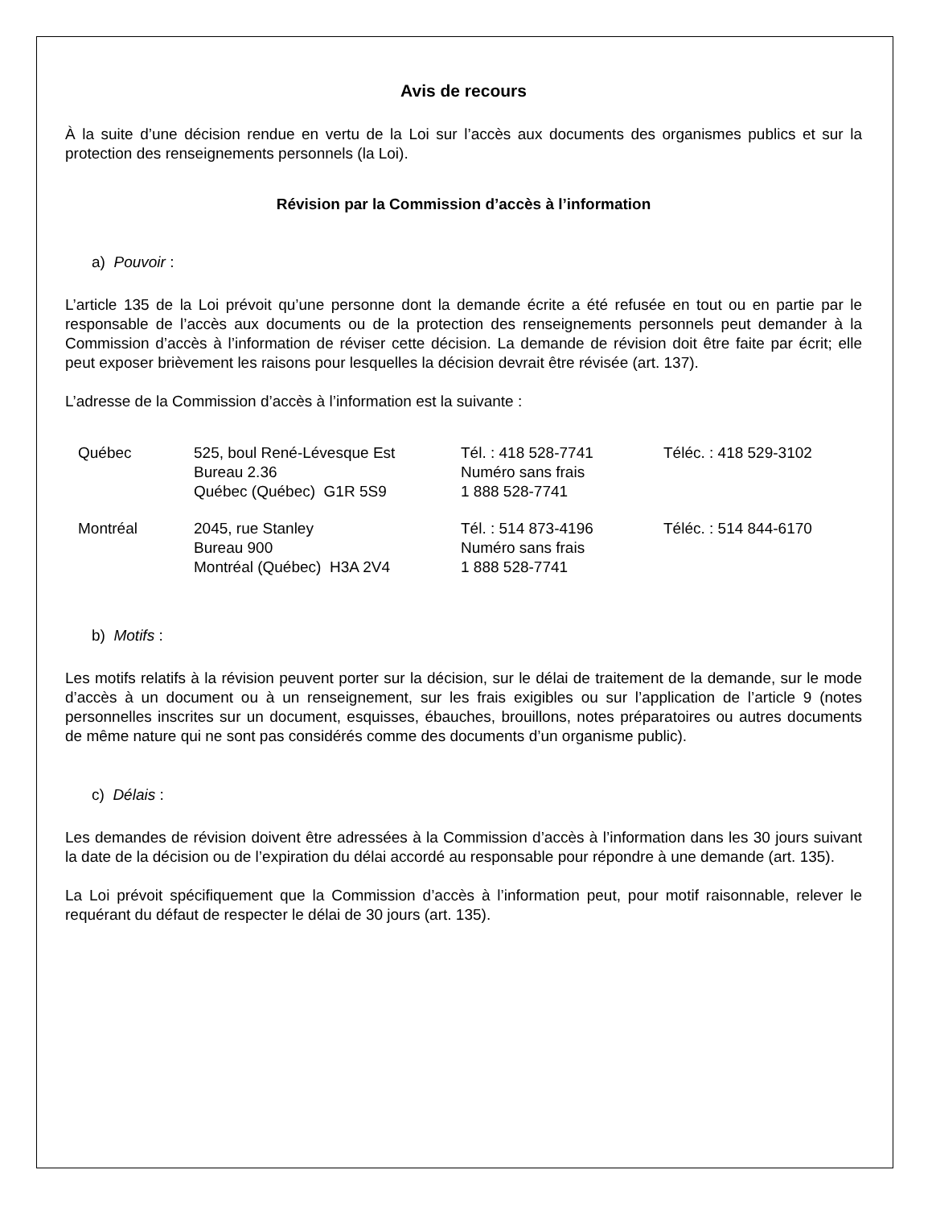Avis de recours
À la suite d’une décision rendue en vertu de la Loi sur l’accès aux documents des organismes publics et sur la protection des renseignements personnels (la Loi).
Révision par la Commission d’accès à l’information
a) Pouvoir :
L’article 135 de la Loi prévoit qu’une personne dont la demande écrite a été refusée en tout ou en partie par le responsable de l’accès aux documents ou de la protection des renseignements personnels peut demander à la Commission d’accès à l’information de réviser cette décision. La demande de révision doit être faite par écrit; elle peut exposer brièvement les raisons pour lesquelles la décision devrait être révisée (art. 137).
L’adresse de la Commission d’accès à l’information est la suivante :
| Québec | 525, boul René-Lévesque Est Bureau 2.36 Québec (Québec) G1R 5S9 | Tél. : 418 528-7741 Numéro sans frais 1 888 528-7741 | Téléc. : 418 529-3102 |
| Montréal | 2045, rue Stanley Bureau 900 Montréal (Québec) H3A 2V4 | Tél. : 514 873-4196 Numéro sans frais 1 888 528-7741 | Téléc. : 514 844-6170 |
b) Motifs :
Les motifs relatifs à la révision peuvent porter sur la décision, sur le délai de traitement de la demande, sur le mode d’accès à un document ou à un renseignement, sur les frais exigibles ou sur l’application de l’article 9 (notes personnelles inscrites sur un document, esquisses, ébauches, brouillons, notes préparatoires ou autres documents de même nature qui ne sont pas considérés comme des documents d’un organisme public).
c) Délais :
Les demandes de révision doivent être adressées à la Commission d’accès à l’information dans les 30 jours suivant la date de la décision ou de l’expiration du délai accordé au responsable pour répondre à une demande (art. 135).
La Loi prévoit spécifiquement que la Commission d’accès à l’information peut, pour motif raisonnable, relever le requérant du défaut de respecter le délai de 30 jours (art. 135).